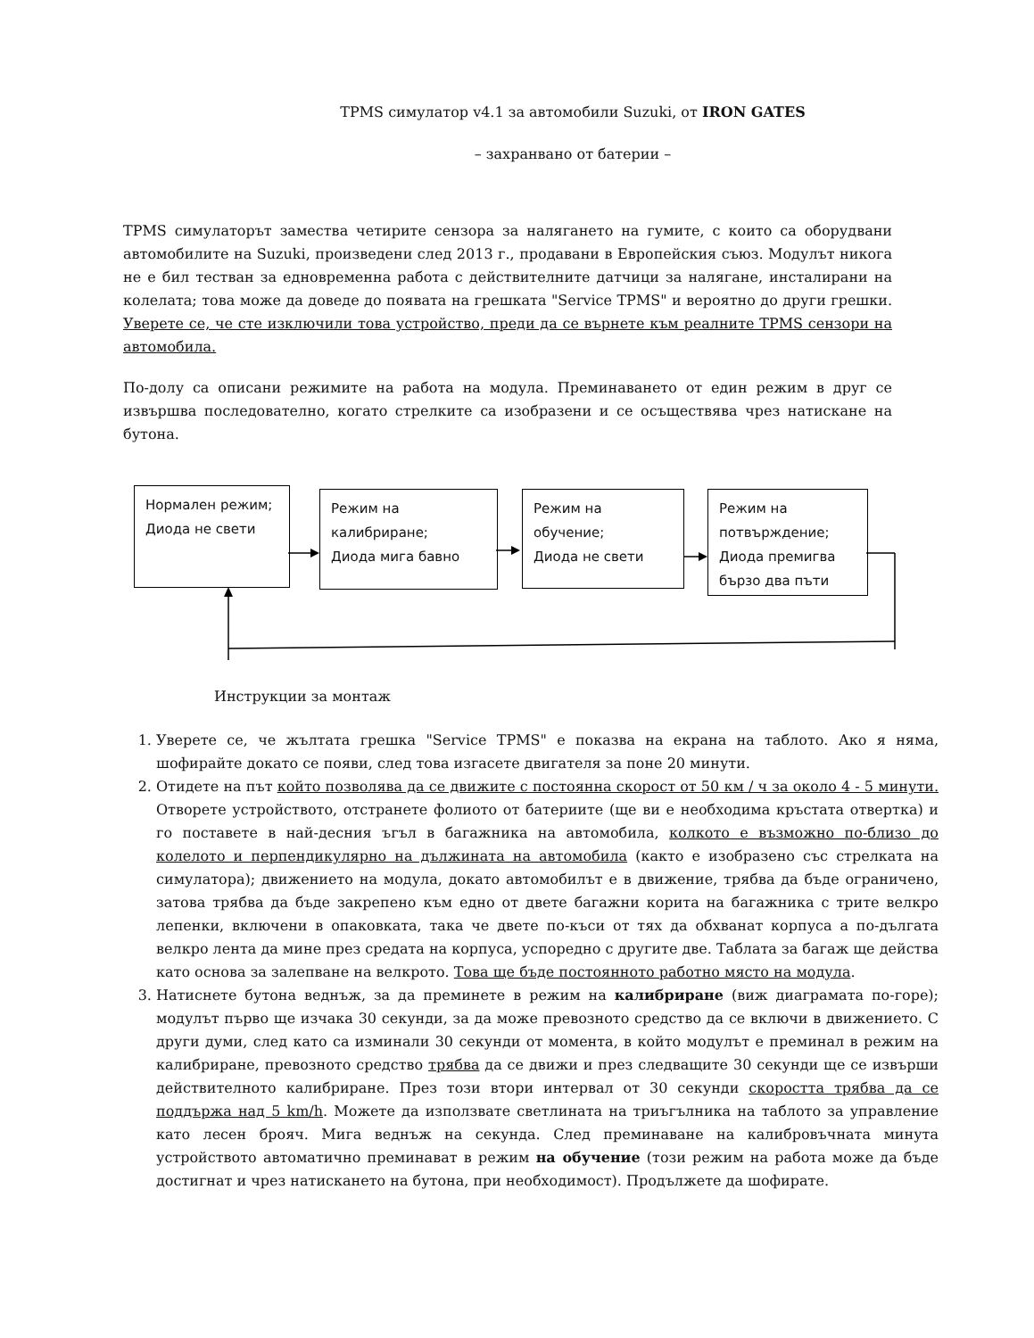TPMS симулатор v4.1 за автомобили Suzuki, от IRON GATES
– захранвано от батерии –
TPMS симулаторът замества четирите сензора за налягането на гумите, с които са оборудвани автомобилите на Suzuki, произведени след 2013 г., продавани в Европейския съюз. Модулът никога не е бил тестван за едновременна работа с действителните датчици за налягане, инсталирани на колелата; това може да доведе до появата на грешката "Service TPMS" и вероятно до други грешки. Уверете се, че сте изключили това устройство, преди да се върнете към реалните TPMS сензори на автомобила.
По-долу са описани режимите на работа на модула. Преминаването от един режим в друг се извършва последователно, когато стрелките са изобразени и се осъществява чрез натискане на бутона.
Нормален режим;
Диода не свети
Режим на калибриране;
Диода мига бавно
Режим на обучение;
Диода не свети
Режим на потвърждение;
Диода премигва бързо два пъти
Инструкции за монтаж
1. Уверете се, че жълтата грешка "Service TPMS" е показва на екрана на таблото. Ако я няма, шофирайте докато се появи, след това изгасете двигателя за поне 20 минути.
2. Отидете на път който позволява да се движите с постоянна скорост от 50 км / ч за около 4 - 5 минути. Отворете устройството, отстранете фолиото от батериите (ще ви е необходима кръстата отвертка) и го поставете в най-десния ъгъл в багажника на автомобила, колкото е възможно по-близо до колелото и перпендикулярно на дължината на автомобила (както е изобразено със стрелката на симулатора); движението на модула, докато автомобилът е в движение, трябва да бъде ограничено, затова трябва да бъде закрепено към едно от двете багажни корита на багажника с трите велкро лепенки, включени в опаковката, така че двете по-къси от тях да обхванат корпуса а по-дългата велкро лента да мине през средата на корпуса, успоредно с другите две. Таблата за багаж ще действа като основа за залепване на велкрото. Това ще бъде постоянното работно място на модула.
3. Натиснете бутона веднъж, за да преминете в режим на калибриране (виж диаграмата по-горе); модулът първо ще изчака 30 секунди, за да може превозното средство да се включи в движението. С други думи, след като са изминали 30 секунди от момента, в който модулът е преминал в режим на калибриране, превозното средство трябва да се движи и през следващите 30 секунди ще се извърши действителното калибриране. През този втори интервал от 30 секунди скоростта трябва да се поддържа над 5 km/h. Можете да използвате светлината на триъгълника на таблото за управление като лесен брояч. Мига веднъж на секунда. След преминаване на калибровъчната минута устройството автоматично преминават в режим на обучение (този режим на работа може да бъде достигнат и чрез натискането на бутона, при необходимост). Продължете да шофирате.